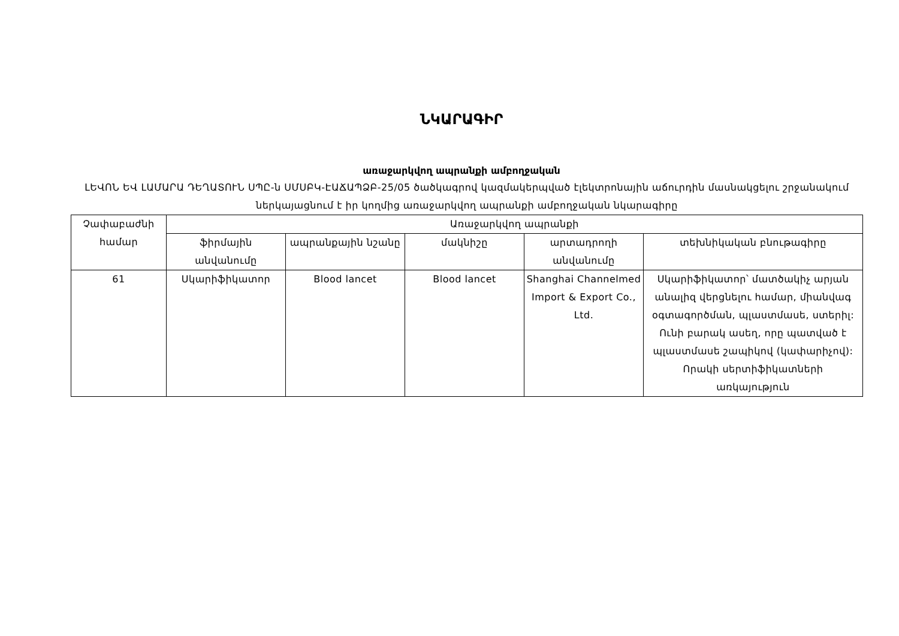ՆԿԱՐԱԳԻՐ
առաջարկվող ապրանքի ամբողջական
ԼԵՎՈՆ ԵՎ ԼԱՄԱՐԱ ԴԵՂԱՏՈՒՆ ՍՊԸ-ն ՍՄՍԲԿ-ԷԱՃԱՊՁԲ-25/05 ծածկագրով կազմակերպված էլեկտրոնային աճուրդին մասնակցելու շրջանակում ներկայացնում է իր կողմից առաջարկվող ապրանքի ամբողջական նկարագիրը
| Չափաբաժնի համար | Առաջարկվող ապրանքի | | | | |
| --- | --- | --- | --- | --- | --- |
| | ֆիրմային անվանումը | ապրանքային նշանը | մակնիշը | արտադրողի անվանումը | տեխնիկական բնութագիրը |
| 61 | Սկարիֆիկատոր | Blood lancet | Blood lancet | Shanghai Channelmed Import & Export Co., Ltd. | Սկարիֆիկատոր՝ մատծակիչ արյան անալիզ վերցնելու համար, միանվագ օգտագործման, պլաստմասե, ստերիլ: Ունի բարակ ասեղ, որը պատված է պլաստմասե շապիկով (կափարիչով): Որակի սերտիֆիկատների առկայություն |